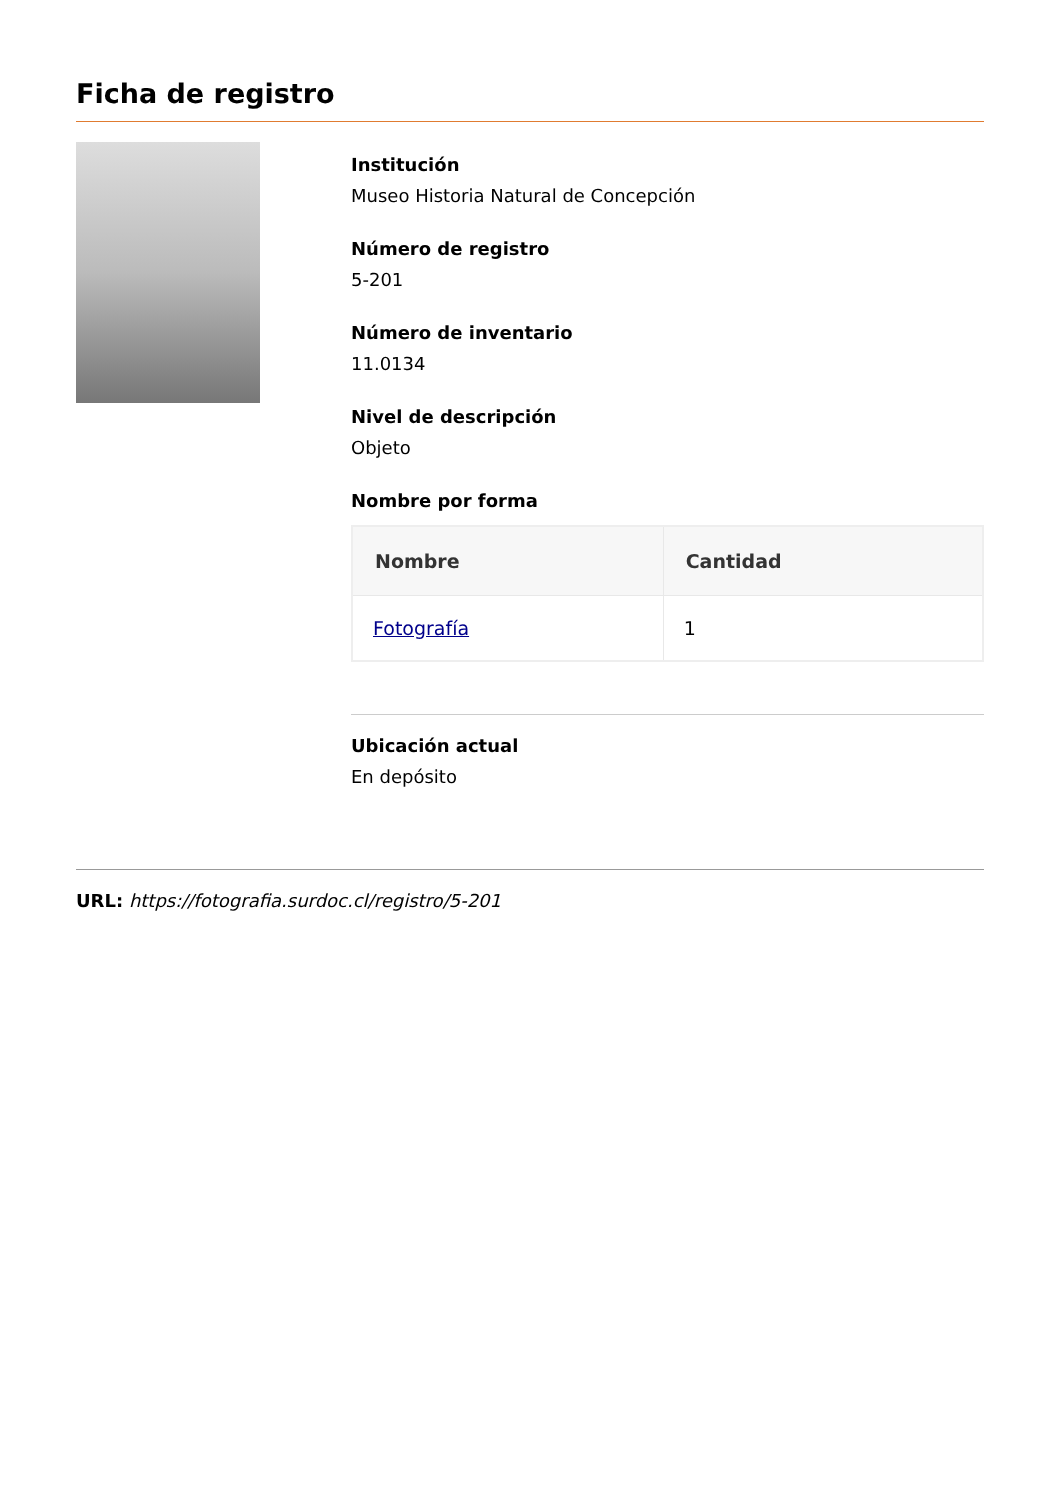Ficha de registro
Institución
Museo Historia Natural de Concepción
Número de registro
5-201
Número de inventario
11.0134
Nivel de descripción
Objeto
Nombre por forma
| Nombre | Cantidad |
| --- | --- |
| Fotografía | 1 |
Ubicación actual
En depósito
URL: https://fotografia.surdoc.cl/registro/5-201